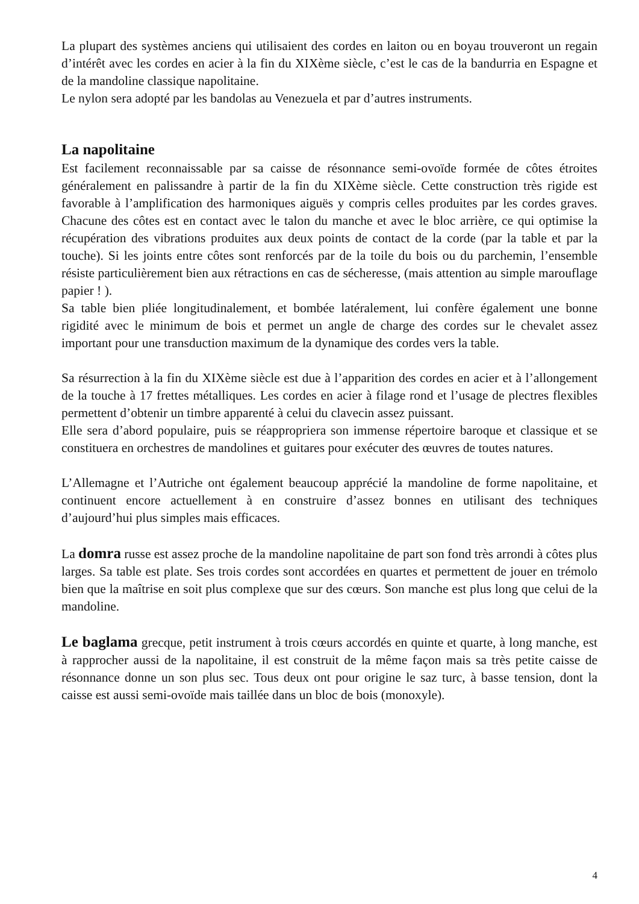La plupart des systèmes anciens qui utilisaient des cordes en laiton ou en boyau trouveront un regain d’intérêt avec les cordes en acier à la fin du XIXème siècle, c’est le cas de la bandurria en Espagne et de la mandoline classique napolitaine.
Le nylon sera adopté par les bandolas au Venezuela et par d’autres instruments.
La napolitaine
Est facilement reconnaissable par sa caisse de résonnance semi-ovoïde formée de côtes étroites généralement en palissandre à partir de la fin du XIXème siècle. Cette construction très rigide est favorable à l’amplification des harmoniques aiguës y compris celles produites par les cordes graves. Chacune des côtes est en contact avec le talon du manche et avec le bloc arrière, ce qui optimise la récupération des vibrations produites aux deux points de contact de la corde (par la table et par la touche). Si les joints entre côtes sont renforcés par de la toile du bois ou du parchemin, l’ensemble résiste particulièrement bien aux rétractions en cas de sécheresse, (mais attention au simple marouflage papier ! ).
Sa table bien pliée longitudinalement, et bombée latéralement, lui confère également une bonne rigidité avec le minimum de bois et permet un angle de charge des cordes sur le chevalet assez important pour une transduction maximum de la dynamique des cordes vers la table.
Sa résurrection à la fin du XIXème siècle est due à l’apparition des cordes en acier et à l’allongement de la touche à 17 frettes métalliques. Les cordes en acier à filage rond et l’usage de plectres flexibles permettent d’obtenir un timbre apparenté à celui du clavecin assez puissant.
Elle sera d’abord populaire, puis se réappropriera son immense répertoire baroque et classique et se constituera en orchestres de mandolines et guitares pour exécuter des œuvres de toutes natures.
L’Allemagne et l’Autriche ont également beaucoup apprécié la mandoline de forme napolitaine, et continuent encore actuellement à en construire d’assez bonnes en utilisant des techniques d’aujourd’hui plus simples mais efficaces.
La domra russe est assez proche de la mandoline napolitaine de part son fond très arrondi à côtes plus larges. Sa table est plate. Ses trois cordes sont accordées en quartes et permettent de jouer en trémolo bien que la maîtrise en soit plus complexe que sur des cœurs. Son manche est plus long que celui de la mandoline.
Le baglama grecque, petit instrument à trois cœurs accordés en quinte et quarte, à long manche, est à rapprocher aussi de la napolitaine, il est construit de la même façon mais sa très petite caisse de résonnance donne un son plus sec. Tous deux ont pour origine le saz turc, à basse tension, dont la caisse est aussi semi-ovoïde mais taillée dans un bloc de bois (monoxyle).
4